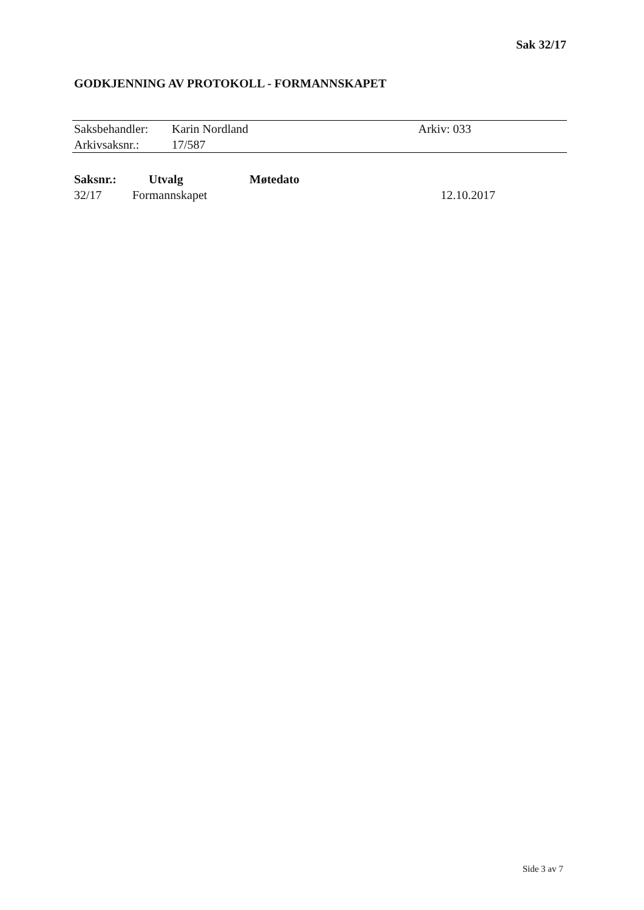Sak 32/17
GODKJENNING AV PROTOKOLL - FORMANNSKAPET
| Saksbehandler: | Karin Nordland | Arkiv: 033 |
| Arkivsaksnr.: | 17/587 | |
| Saksnr.: | Utvalg | Møtedato | |
| --- | --- | --- | --- |
| 32/17 | Formannskapet | | 12.10.2017 |
Side 3 av 7